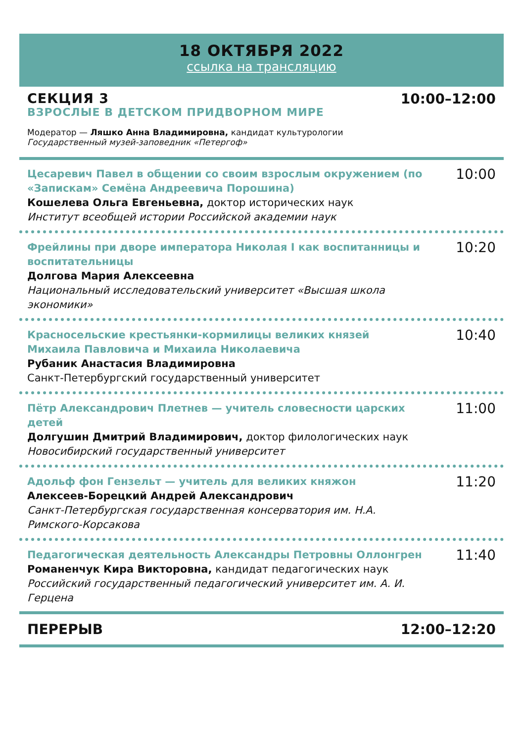18 ОКТЯБРЯ 2022
ссылка на трансляцию
СЕКЦИЯ 3
ВЗРОСЛЫЕ В ДЕТСКОМ ПРИДВОРНОМ МИРЕ
10:00–12:00
Модератор — Ляшко Анна Владимировна, кандидат культурологии
Государственный музей-заповедник «Петергоф»
Цесаревич Павел в общении со своим взрослым окружением (по «Запискам» Семёна Андреевича Порошина)
Кошелева Ольга Евгеньевна, доктор исторических наук
Институт всеобщей истории Российской академии наук
10:00
Фрейлины при дворе императора Николая I как воспитанницы и воспитательницы
Долгова Мария Алексеевна
Национальный исследовательский университет «Высшая школа экономики»
10:20
Красносельские крестьянки-кормилицы великих князей Михаила Павловича и Михаила Николаевича
Рубаник Анастасия Владимировна
Санкт-Петербургский государственный университет
10:40
Пётр Александрович Плетнев — учитель словесности царских детей
Долгушин Дмитрий Владимирович, доктор филологических наук
Новосибирский государственный университет
11:00
Адольф фон Гензельт — учитель для великих княжон
Алексеев-Борецкий Андрей Александрович
Санкт-Петербургская государственная консерватория им. Н.А. Римского-Корсакова
11:20
Педагогическая деятельность Александры Петровны Оллонгрен
Романенчук Кира Викторовна, кандидат педагогических наук
Российский государственный педагогический университет им. А. И. Герцена
11:40
ПЕРЕРЫВ 12:00–12:20